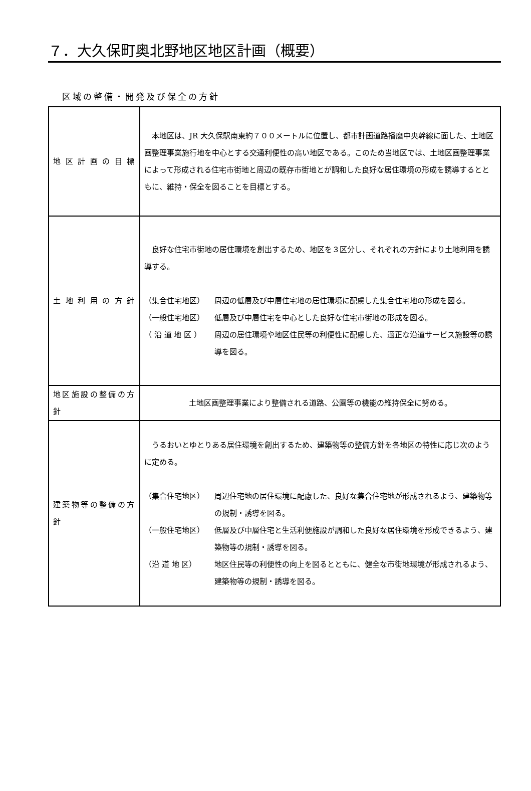７．大久保町奥北野地区地区計画（概要）
区域の整備・開発及び保全の方針
| 地区計画の目標 | 本地区は、JR 大久保駅南東約７００メートルに位置し、都市計画道路播磨中央幹線に面した、土地区画整理事業施行地を中心とする交通利便性の高い地区である。このため当地区では、土地区画整理事業によって形成される住宅市街地と周辺の既存市街地とが調和した良好な居住環境の形成を誘導するとともに、維持・保全を図ることを目標とする。 |
| 土地利用の方針 | 良好な住宅市街地の居住環境を創出するため、地区を３区分し、それぞれの方針により土地利用を誘導する。 （集合住宅地区） 周辺の低層及び中層住宅地の居住環境に配慮した集合住宅地の形成を図る。 （一般住宅地区） 低層及び中層住宅を中心とした良好な住宅市街地の形成を図る。 （ 沿 道 地 区 ） 周辺の居住環境や地区住民等の利便性に配慮した、適正な沿道サービス施設等の誘導を図る。 |
| 地区施設の整備の方針 | 土地区画整理事業により整備される道路、公園等の機能の維持保全に努める。 |
| 建築物等の整備の方針 | うるおいとゆとりある居住環境を創出するため、建築物等の整備方針を各地区の特性に応じ次のように定める。 （集合住宅地区） 周辺住宅地の居住環境に配慮した、良好な集合住宅地が形成されるよう、建築物等の規制・誘導を図る。 （一般住宅地区） 低層及び中層住宅と生活利便施設が調和した良好な居住環境を形成できるよう、建築物等の規制・誘導を図る。 （沿 道 地 区） 地区住民等の利便性の向上を図るとともに、健全な市街地環境が形成されるよう、建築物等の規制・誘導を図る。 |